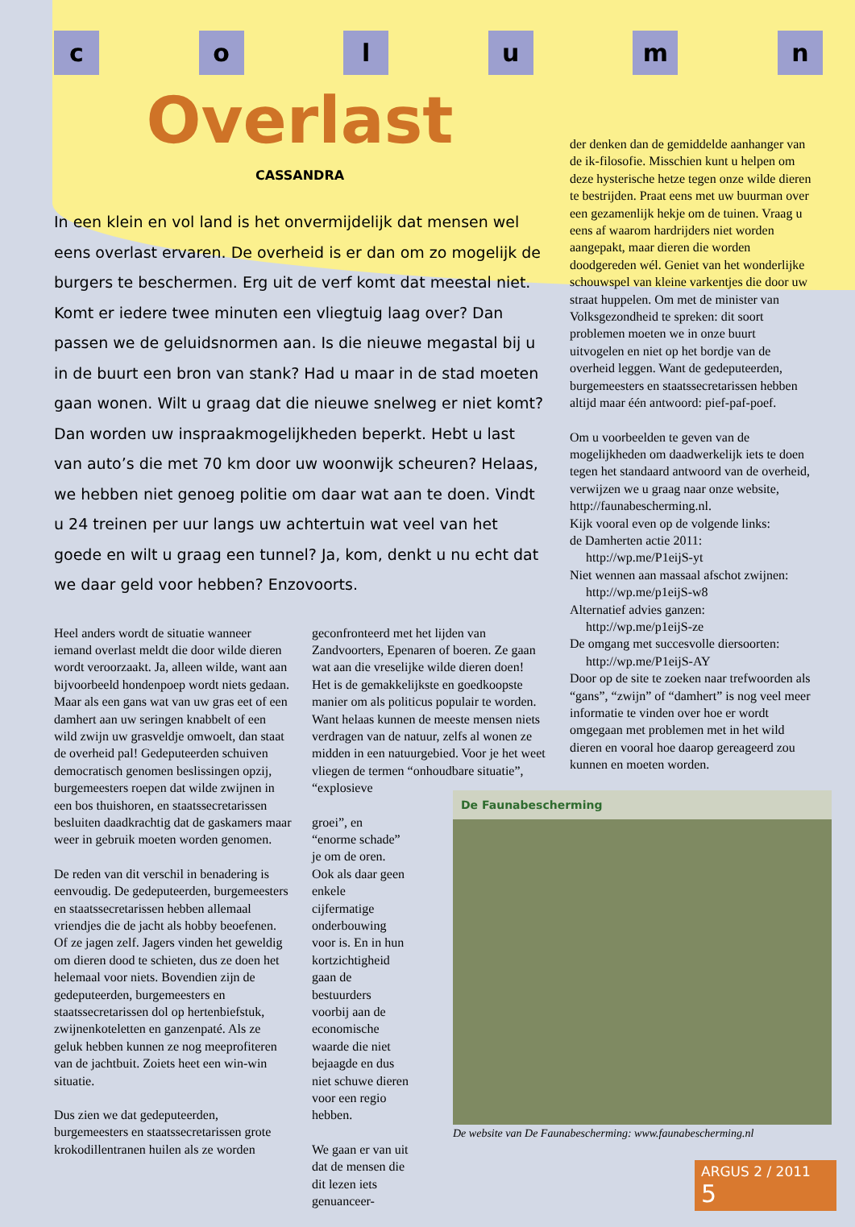column
Overlast
CASSANDRA
In een klein en vol land is het onvermijdelijk dat mensen wel eens overlast ervaren. De overheid is er dan om zo mogelijk de burgers te beschermen. Erg uit de verf komt dat meestal niet. Komt er iedere twee minuten een vliegtuig laag over? Dan passen we de geluidsnormen aan. Is die nieuwe megastal bij u in de buurt een bron van stank? Had u maar in de stad moeten gaan wonen. Wilt u graag dat die nieuwe snelweg er niet komt? Dan worden uw inspraakmogelijkheden beperkt. Hebt u last van auto’s die met 70 km door uw woonwijk scheuren? Helaas, we hebben niet genoeg politie om daar wat aan te doen. Vindt u 24 treinen per uur langs uw achtertuin wat veel van het goede en wilt u graag een tunnel? Ja, kom, denkt u nu echt dat we daar geld voor hebben? Enzovoorts.
Heel anders wordt de situatie wanneer iemand overlast meldt die door wilde dieren wordt veroorzaakt. Ja, alleen wilde, want aan bijvoorbeeld hondenpoep wordt niets gedaan. Maar als een gans wat van uw gras eet of een damhert aan uw seringen knabbelt of een wild zwijn uw grasveldje omwoelt, dan staat de overheid pal! Gedeputeerden schuiven democratisch genomen beslissingen opzij, burgemeesters roepen dat wilde zwijnen in een bos thuishoren, en staatssecretarissen besluiten daadkrachtig dat de gaskamers maar weer in gebruik moeten worden genomen.
De reden van dit verschil in benadering is eenvoudig. De gedeputeerden, burgemeesters en staatssecretarissen hebben allemaal vriendjes die de jacht als hobby beoefenen. Of ze jagen zelf. Jagers vinden het geweldig om dieren dood te schieten, dus ze doen het helemaal voor niets. Bovendien zijn de gedeputeerden, burgemeesters en staatssecretarissen dol op hertenbiefstuk, zwijnenkoteletten en ganzenpaté. Als ze geluk hebben kunnen ze nog meeprofiteren van de jachtbuit. Zoiets heet een win-win situatie.
Dus zien we dat gedeputeerden, burgemeesters en staatssecretarissen grote krokodillentranen huilen als ze worden
geconfronteerd met het lijden van Zandvoorters, Epenaren of boeren. Ze gaan wat aan die vreselijke wilde dieren doen! Het is de gemakkelijkste en goedkoopste manier om als politicus populair te worden. Want helaas kunnen de meeste mensen niets verdragen van de natuur, zelfs al wonen ze midden in een natuurgebied. Voor je het weet vliegen de termen “onhoudbare situatie”, “explosieve
groei”, en “enorme schade” je om de oren. Ook als daar geen enkele cijfermatige onderbouwing voor is. En in hun kortzichtigheid gaan de bestuurders voorbij aan de economische waarde die niet bejaagde en dus niet schuwe dieren voor een regio hebben.
We gaan er van uit dat de mensen die dit lezen iets genuanceer-
der denken dan de gemiddelde aanhanger van de ik-filosofie. Misschien kunt u helpen om deze hysterische hetze tegen onze wilde dieren te bestrijden. Praat eens met uw buurman over een gezamenlijk hekje om de tuinen. Vraag u eens af waarom hardrijders niet worden aangepakt, maar dieren die worden doodgereden wél. Geniet van het wonderlijke schouwspel van kleine varkentjes die door uw straat huppelen. Om met de minister van Volksgezondheid te spreken: dit soort problemen moeten we in onze buurt uitvogelen en niet op het bordje van de overheid leggen. Want de gedeputeerden, burgemeesters en staatssecretarissen hebben altijd maar één antwoord: pief-paf-poef.
Om u voorbeelden te geven van de mogelijkheden om daadwerkelijk iets te doen tegen het standaard antwoord van de overheid, verwijzen we u graag naar onze website, http://faunabescherming.nl.
Kijk vooral even op de volgende links:
de Damherten actie 2011:
http://wp.me/P1eijS-yt
Niet wennen aan massaal afschot zwijnen:
http://wp.me/p1eijS-w8
Alternatief advies ganzen:
http://wp.me/p1eijS-ze
De omgang met succesvolle diersoorten:
http://wp.me/P1eijS-AY
Door op de site te zoeken naar trefwoorden als “gans”, “zwijn” of “damhert” is nog veel meer informatie te vinden over hoe er wordt omgegaan met problemen met in het wild dieren en vooral hoe daarop gereageerd zou kunnen en moeten worden.
De Faunabescherming
De website van De Faunabescherming: www.faunabescherming.nl
ARGUS 2 / 2011 5